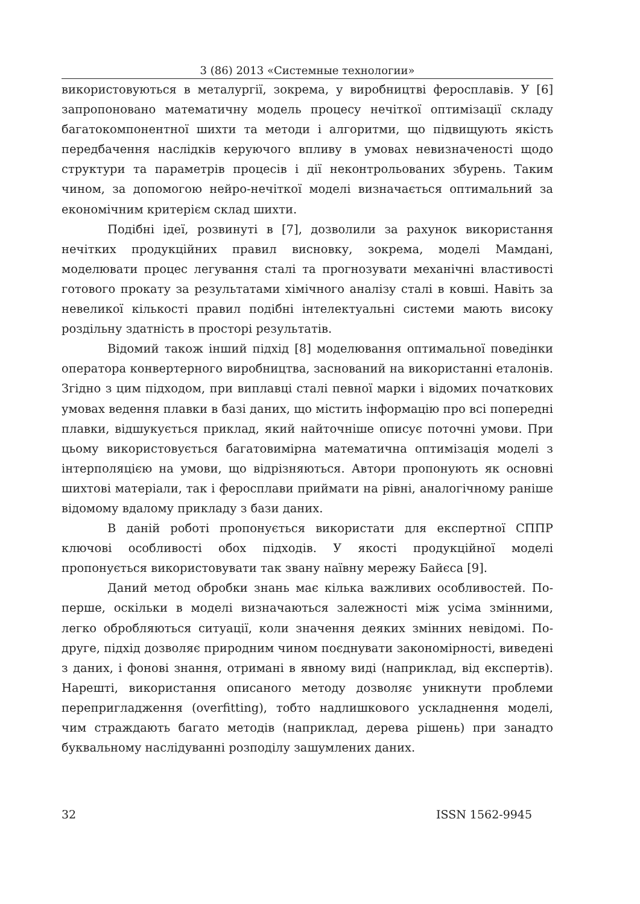3 (86) 2013 «Системные технологии»
використовуються в металургії, зокрема, у виробництві феросплавів. У [6] запропоновано математичну модель процесу нечіткої оптимізації складу багатокомпонентної шихти та методи і алгоритми, що підвищують якість передбачення наслідків керуючого впливу в умовах невизначеності щодо структури та параметрів процесів і дії неконтрольованих збурень. Таким чином, за допомогою нейро-нечіткої моделі визначається оптимальний за економічним критерієм склад шихти.
Подібні ідеї, розвинуті в [7], дозволили за рахунок використання нечітких продукційних правил висновку, зокрема, моделі Мамдані, моделювати процес легування сталі та прогнозувати механічні властивості готового прокату за результатами хімічного аналізу сталі в ковші. Навіть за невеликої кількості правил подібні інтелектуальні системи мають високу роздільну здатність в просторі результатів.
Відомий також інший підхід [8] моделювання оптимальної поведінки оператора конвертерного виробництва, заснований на використанні еталонів. Згідно з цим підходом, при виплавці сталі певної марки і відомих початкових умовах ведення плавки в базі даних, що містить інформацію про всі попередні плавки, відшукується приклад, який найточніше описує поточні умови. При цьому використовується багатовимірна математична оптимізація моделі з інтерполяцією на умови, що відрізняються. Автори пропонують як основні шихтові матеріали, так і феросплави приймати на рівні, аналогічному раніше відомому вдалому прикладу з бази даних.
В даній роботі пропонується використати для експертної СППР ключові особливості обох підходів. У якості продукційної моделі пропонується використовувати так звану наївну мережу Байєса [9].
Даний метод обробки знань має кілька важливих особливостей. По-перше, оскільки в моделі визначаються залежності між усіма змінними, легко обробляються ситуації, коли значення деяких змінних невідомі. По-друге, підхід дозволяє природним чином поєднувати закономірності, виведені з даних, і фонові знання, отримані в явному виді (наприклад, від експертів). Нарешті, використання описаного методу дозволяє уникнути проблеми перепригладження (overfitting), тобто надлишкового ускладнення моделі, чим страждають багато методів (наприклад, дерева рішень) при занадто буквальному наслідуванні розподілу зашумлених даних.
32 ISSN 1562-9945